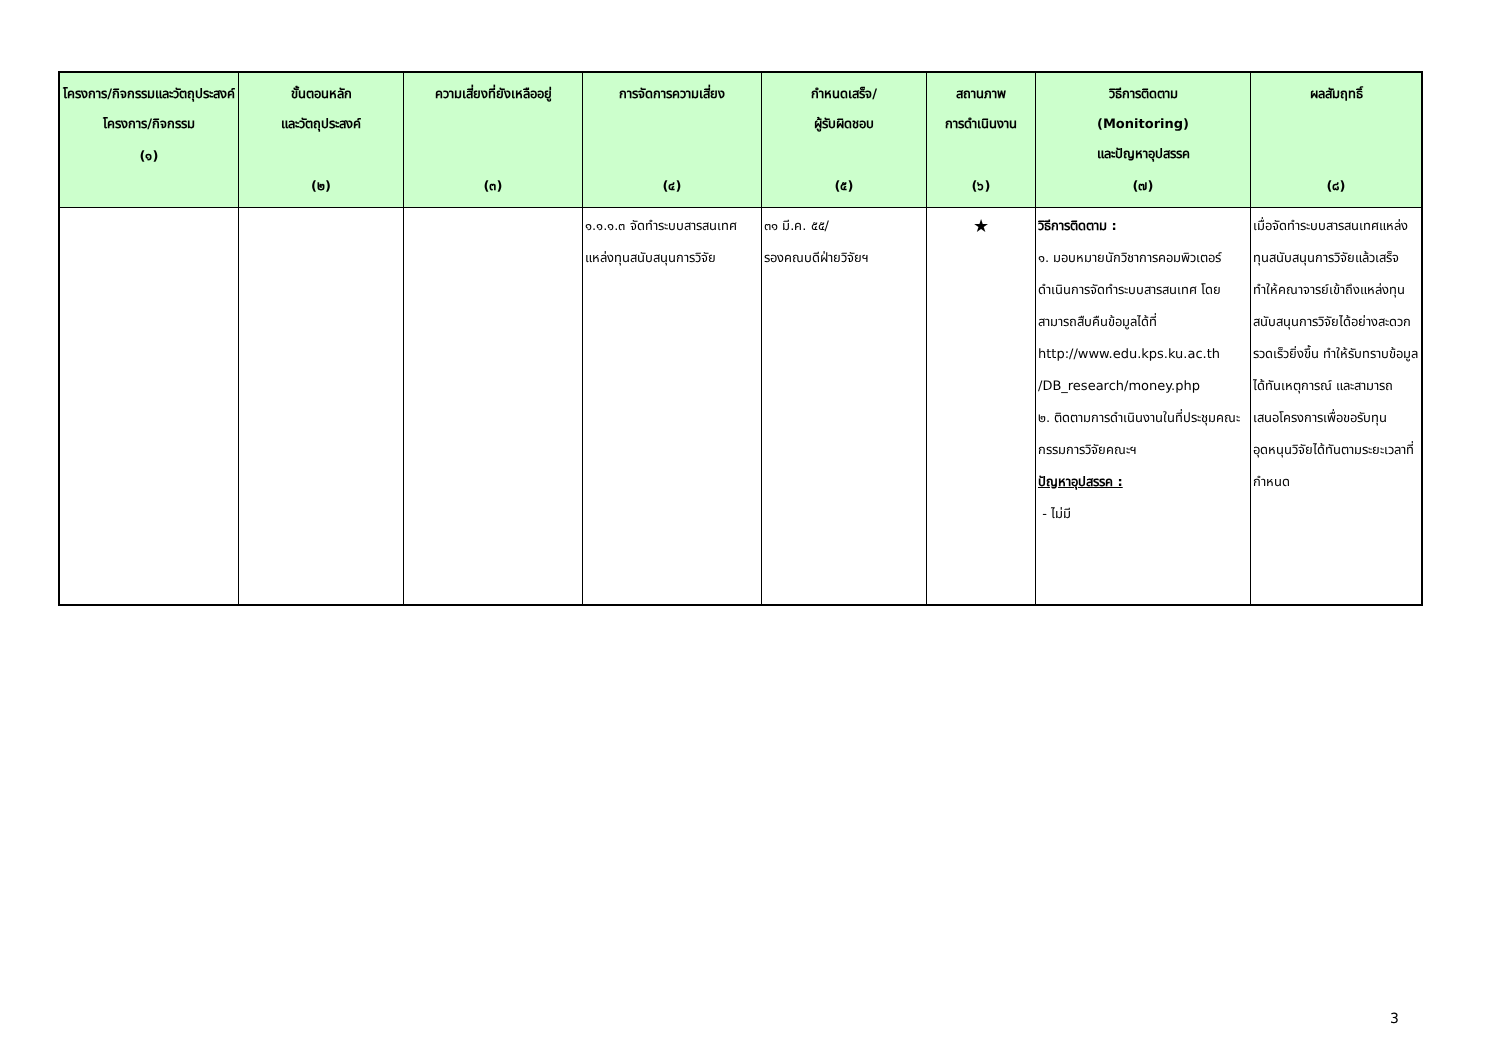| โครงการ/กิจกรรมและวัตถุประสงค์โครงการ/กิจกรรม (๑) | ขั้นตอนหลัก และวัตถุประสงค์ (๒) | ความเสี่ยงที่ยังเหลืออยู่ (๓) | การจัดการความเสี่ยง (๔) | กำหนดเสร็จ/ ผู้รับผิดชอบ (๕) | สถานภาพ การดำเนินงาน (๖) | วิธีการติดตาม (Monitoring) และปัญหาอุปสรรค (๗) | ผลสัมฤทธิ์ (๘) |
| --- | --- | --- | --- | --- | --- | --- | --- |
| | | | ๑.๑.๑.๓ จัดทำระบบสารสนเทศแหล่งทุนสนับสนุนการวิจัย | ๓๑ มี.ค. ๕๕/ รองคณบดีฝ่ายวิจัยฯ | ★ | วิธีการติดตาม : ๑. มอบหมายนักวิชาการคอมพิวเตอร์ดำเนินการจัดทำระบบสารสนเทศ โดยสามารถสืบคืนข้อมูลได้ที่ http://www.edu.kps.ku.ac.th /DB_research/money.php ๒. ติดตามการดำเนินงานในที่ประชุมคณะกรรมการวิจัยคณะฯ ปัญหาอุปสรรค : - ไม่มี | เมื่อจัดทำระบบสารสนเทศแหล่งทุนสนับสนุนการวิจัยแล้วเสร็จ ทำให้คณาจารย์เข้าถึงแหล่งทุนสนับสนุนการวิจัยได้อย่างสะดวกรวดเร็วยิ่งขึ้น ทำให้รับทราบข้อมูลได้ทันเหตุการณ์ และสามารถเสนอโครงการเพื่อขอรับทุนอุดหนุนวิจัยได้ทันตามระยะเวลาที่กำหนด |
3